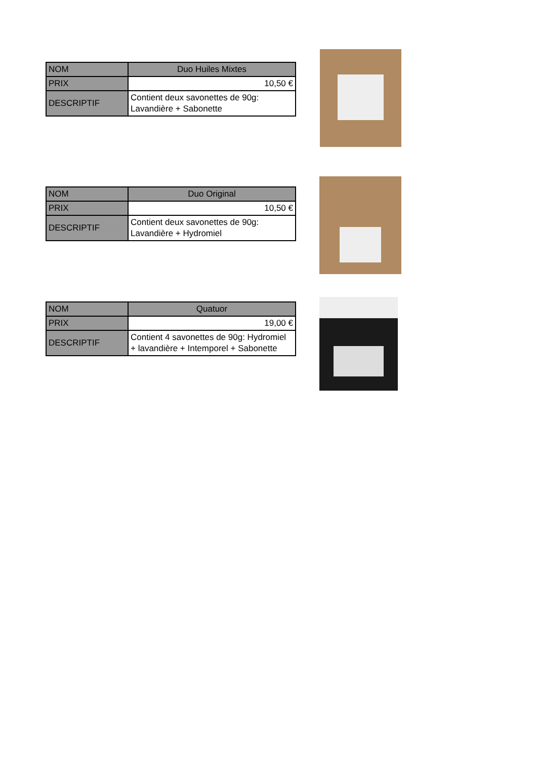| NOM | Duo Huiles Mixtes |
| PRIX | 10,50 € |
| DESCRIPTIF | Contient deux savonettes de 90g: Lavandière + Sabonette |
| NOM | Duo Original |
| PRIX | 10,50 € |
| DESCRIPTIF | Contient deux savonettes de 90g: Lavandière + Hydromiel |
| NOM | Quatuor |
| PRIX | 19,00 € |
| DESCRIPTIF | Contient 4 savonettes de 90g: Hydromiel + lavandière + Intemporel + Sabonette |